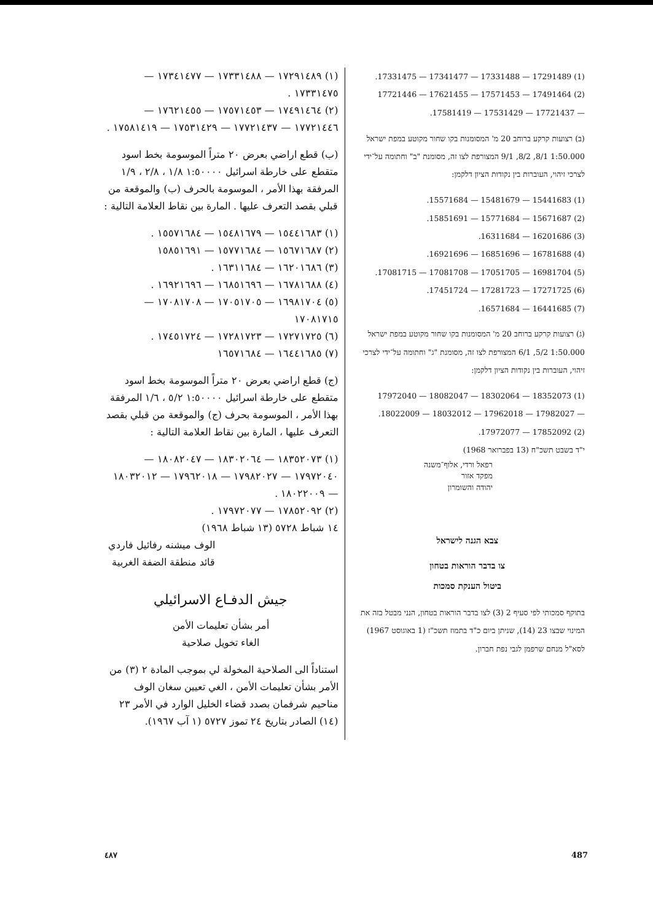.17331475 — 17341477 — 17331488 — 17291489 (1)
17721446 — 17621455 — 17571453 — 17491464 (2)
.17581419 — 17531429 — 17721437 —
(ב) רצועות קרקע ברוחב 20 מ' המסומנות בקו שחור מקוטע במפת ישראל 1:50.000 8/1, 8/2, 9/1 המצורפת לצו זה, מסומנת "ב" וחתומה על־ידי לצרכי זיהוי, העוברות בין נקודות הציון דלקמן:
.15571684 — 15481679 — 15441683 (1)
.15851691 — 15771684 — 15671687 (2)
.16311684 — 16201686 (3)
.16921696 — 16851696 — 16781688 (4)
.17081715 — 17081708 — 17051705 — 16981704 (5)
.17451724 — 17281723 — 17271725 (6)
.16571684 — 16441685 (7)
(ג) רצועות קרקע ברוחב 20 מ' המסומנות בקו שחור מקוטע במפת ישראל 1:50.000 5/2, 6/1 המצורפת לצו זה, מסומנת "ג" וחתומה על־ידי לצרכי זיהוי, העוברות בין נקודות הציון דלקמן:
17972040 — 18082047 — 18302064 — 18352073 (1)
.18022009 — 18032012 — 17962018 — 17982027 —
.17972077 — 17852092 (2)
י"ד בשבט תשכ"ח (13 בפברואר 1968)
רפאל ורדי, אלוף־משנה
מפקד אזור
יהודה והשומרון
צבא הגנה לישראל
צו בדבר הוראות בטחון
ביטול הענקת סמכות
בתוקף סמכותי לפי סעיף 2 (3) לצו בדבר הוראות בטחון, הנני מבטל בזה את המינוי שבצו 23 (14), שניתן ביום כ"ד בתמוז תשכ"ז (1 באוגוסט 1967) לסא"ל מנחם שרפמן לגבי נפת חברון.
(١) ١٧٢٩١٤٨٩ — ١٧٣٣١٤٨٨ — ١٧٣٤١٤٧٧ — ١٧٣٣١٤٧٥ .
(٢) ١٧٤٩١٤٦٤ — ١٧٥٧١٤٥٣ — ١٧٦٢١٤٥٥ — ١٧٧٢١٤٤٦ — ١٧٧٢١٤٣٧ — ١٧٥٣١٤٢٩ — ١٧٥٨١٤١٩ .
(ب) قطع اراضي بعرض ٢٠ متراً الموسومة بخط اسود متقطع على خارطة اسرائيل ١:٥٠٠٠٠ ١/٨ ، ٢/٨ ، ١/٩ المرفقة بهذا الأمر ، الموسومة بالحرف (ب) والموقعة من قبلي بقصد التعرف عليها . المارة بين نقاط العلامة التالية :
(١) ١٥٤٤١٦٨٣ — ١٥٤٨١٦٧٩ — ١٥٥٧١٦٨٤ .
(٢) ١٥٦٧١٦٨٧ — ١٥٧٧١٦٨٤ — ١٥٨٥١٦٩١
(٣) ١٦٢٠١٦٨٦ — ١٦٣١١٦٨٤ .
(٤) ١٦٧٨١٦٨٨ — ١٦٨٥١٦٩٦ — ١٦٩٢١٦٩٦ .
(٥) ١٦٩٨١٧٠٤ — ١٧٠٥١٧٠٥ — ١٧٠٨١٧٠٨ — ١٧٠٨١٧١٥
(٦) ١٧٢٧١٧٢٥ — ١٧٢٨١٧٢٣ — ١٧٤٥١٧٢٤ .
(٧) ١٦٤٤١٦٨٥ — ١٦٥٧١٦٨٤
(ج) قطع اراضي بعرض ٢٠ متراً الموسومة بخط اسود متقطع على خارطة اسرائيل ١:٥٠٠٠٠ ٥/٢ ، ١/٦ المرفقة بهذا الأمر ، الموسومة بحرف (ج) والموقعة من قبلي بقصد التعرف عليها ، المارة بين نقاط العلامة التالية :
(١) ١٨٣٥٢٠٧٣ — ١٨٣٠٢٠٦٤ — ١٨٠٨٢٠٤٧ — ١٧٩٧٢٠٤٠ — ١٧٩٨٢٠٢٧ — ١٧٩٦٢٠١٨ — ١٨٠٣٢٠١٢ — ١٨٠٢٢٠٠٩ .
(٢) ١٧٨٥٢٠٩٢ — ١٧٩٧٢٠٧٧ .
١٤ شباط ٥٧٢٨ (١٣ شباط ١٩٦٨)
الوف ميشنه رفائيل فاردي
قائد منطقة الضفة الغربية
جيش الدفـاع الاسرائيلي
أمر بشأن تعليمات الأمن
الغاء تخويل صلاحية
استناداً الى الصلاحية المخولة لي بموجب المادة ٢ (٣) من الأمر بشأن تعليمات الأمن ، الغي تعيين سغان الوف مناحيم شرفمان بصدد قضاء الخليل الوارد في الأمر ٢٣ (١٤) الصادر بتاريخ ٢٤ تموز ٥٧٢٧ (١ آب ١٩٦٧).
487
٤٨٧